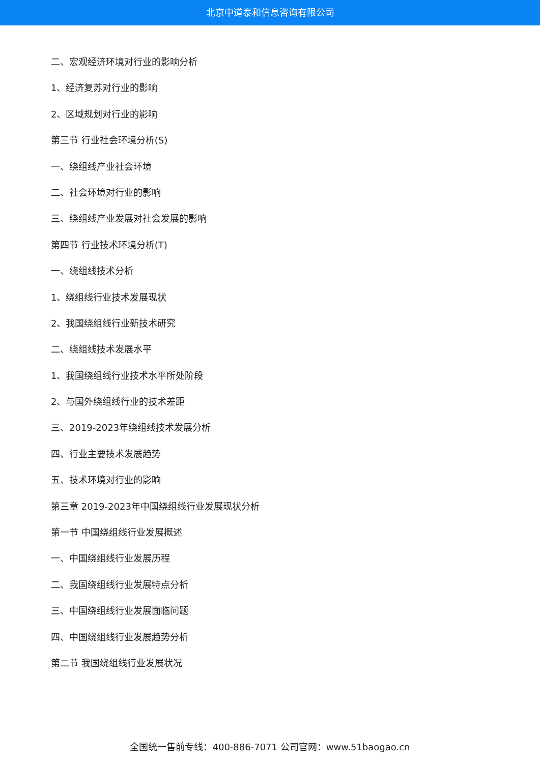北京中道泰和信息咨询有限公司
二、宏观经济环境对行业的影响分析
1、经济复苏对行业的影响
2、区域规划对行业的影响
第三节 行业社会环境分析(S)
一、绕组线产业社会环境
二、社会环境对行业的影响
三、绕组线产业发展对社会发展的影响
第四节 行业技术环境分析(T)
一、绕组线技术分析
1、绕组线行业技术发展现状
2、我国绕组线行业新技术研究
二、绕组线技术发展水平
1、我国绕组线行业技术水平所处阶段
2、与国外绕组线行业的技术差距
三、2019-2023年绕组线技术发展分析
四、行业主要技术发展趋势
五、技术环境对行业的影响
第三章 2019-2023年中国绕组线行业发展现状分析
第一节 中国绕组线行业发展概述
一、中国绕组线行业发展历程
二、我国绕组线行业发展特点分析
三、中国绕组线行业发展面临问题
四、中国绕组线行业发展趋势分析
第二节 我国绕组线行业发展状况
全国统一售前专线：400-886-7071 公司官网：www.51baogao.cn